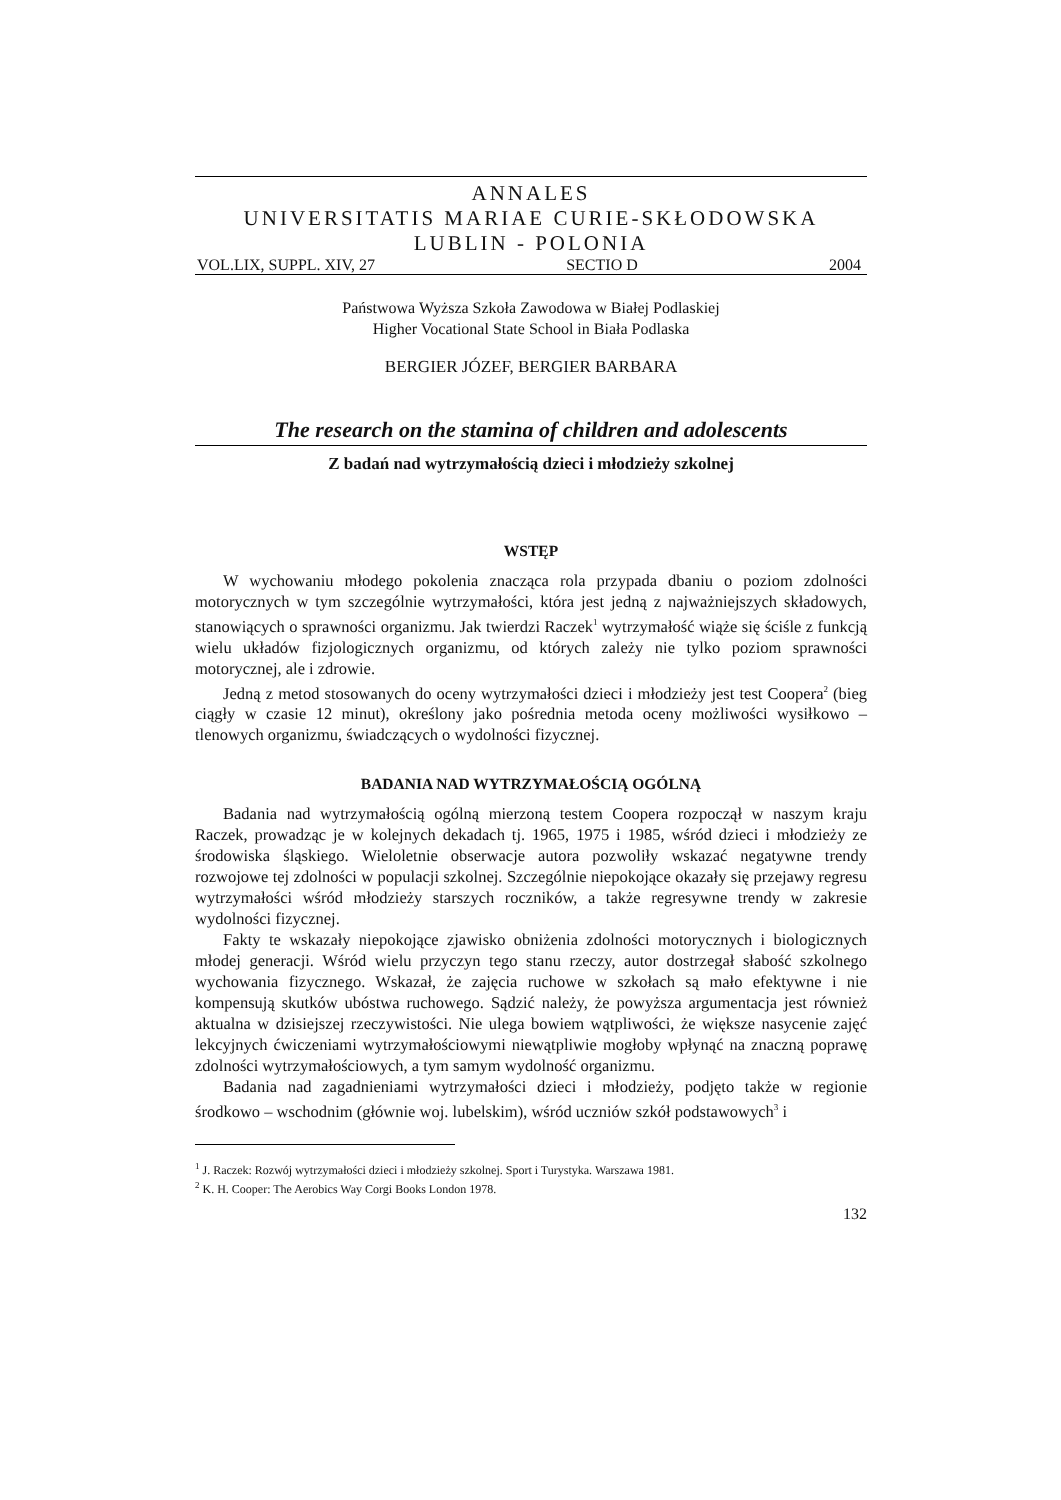ANNALES
UNIVERSITATIS MARIAE CURIE-SKŁODOWSKA
LUBLIN - POLONIA
VOL.LIX, SUPPL. XIV, 27 SECTIO D 2004
Państwowa Wyższa Szkoła Zawodowa w Białej Podlaskiej
Higher Vocational State School in Biała Podlaska
BERGIER JÓZEF, BERGIER BARBARA
The research on the stamina of children and adolescents
Z badań nad wytrzymałością dzieci i młodzieży szkolnej
WSTĘP
W wychowaniu młodego pokolenia znacząca rola przypada dbaniu o poziom zdolności motorycznych w tym szczególnie wytrzymałości, która jest jedną z najważniejszych składowych, stanowiących o sprawności organizmu. Jak twierdzi Raczek<sup>1</sup> wytrzymałość wiąże się ściśle z funkcją wielu układów fizjologicznych organizmu, od których zależy nie tylko poziom sprawności motorycznej, ale i zdrowie.
Jedną z metod stosowanych do oceny wytrzymałości dzieci i młodzieży jest test Coopera<sup>2</sup> (bieg ciągły w czasie 12 minut), określony jako pośrednia metoda oceny możliwości wysiłkowo – tlenowych organizmu, świadczących o wydolności fizycznej.
BADANIA NAD WYTRZYMAŁOŚCIĄ OGÓLNĄ
Badania nad wytrzymałością ogólną mierzoną testem Coopera rozpoczął w naszym kraju Raczek, prowadząc je w kolejnych dekadach tj. 1965, 1975 i 1985, wśród dzieci i młodzieży ze środowiska śląskiego. Wieloletnie obserwacje autora pozwoliły wskazać negatywne trendy rozwojowe tej zdolności w populacji szkolnej. Szczególnie niepokojące okazały się przejawy regresu wytrzymałości wśród młodzieży starszych roczników, a także regresywne trendy w zakresie wydolności fizycznej.
Fakty te wskazały niepokojące zjawisko obniżenia zdolności motorycznych i biologicznych młodej generacji. Wśród wielu przyczyn tego stanu rzeczy, autor dostrzegał słabość szkolnego wychowania fizycznego. Wskazał, że zajęcia ruchowe w szkołach są mało efektywne i nie kompensują skutków ubóstwa ruchowego. Sądzić należy, że powyższa argumentacja jest również aktualna w dzisiejszej rzeczywistości. Nie ulega bowiem wątpliwości, że większe nasycenie zajęć lekcyjnych ćwiczeniami wytrzymałościowymi niewątpliwie mogłoby wpłynąć na znaczną poprawę zdolności wytrzymałościowych, a tym samym wydolność organizmu.
Badania nad zagadnieniami wytrzymałości dzieci i młodzieży, podjęto także w regionie środkowo – wschodnim (głównie woj. lubelskim), wśród uczniów szkół podstawowych<sup>3</sup> i
<sup>1</sup> J. Raczek: Rozwój wytrzymałości dzieci i młodzieży szkolnej. Sport i Turystyka. Warszawa 1981.
<sup>2</sup> K. H. Cooper: The Aerobics Way Corgi Books London 1978.
132